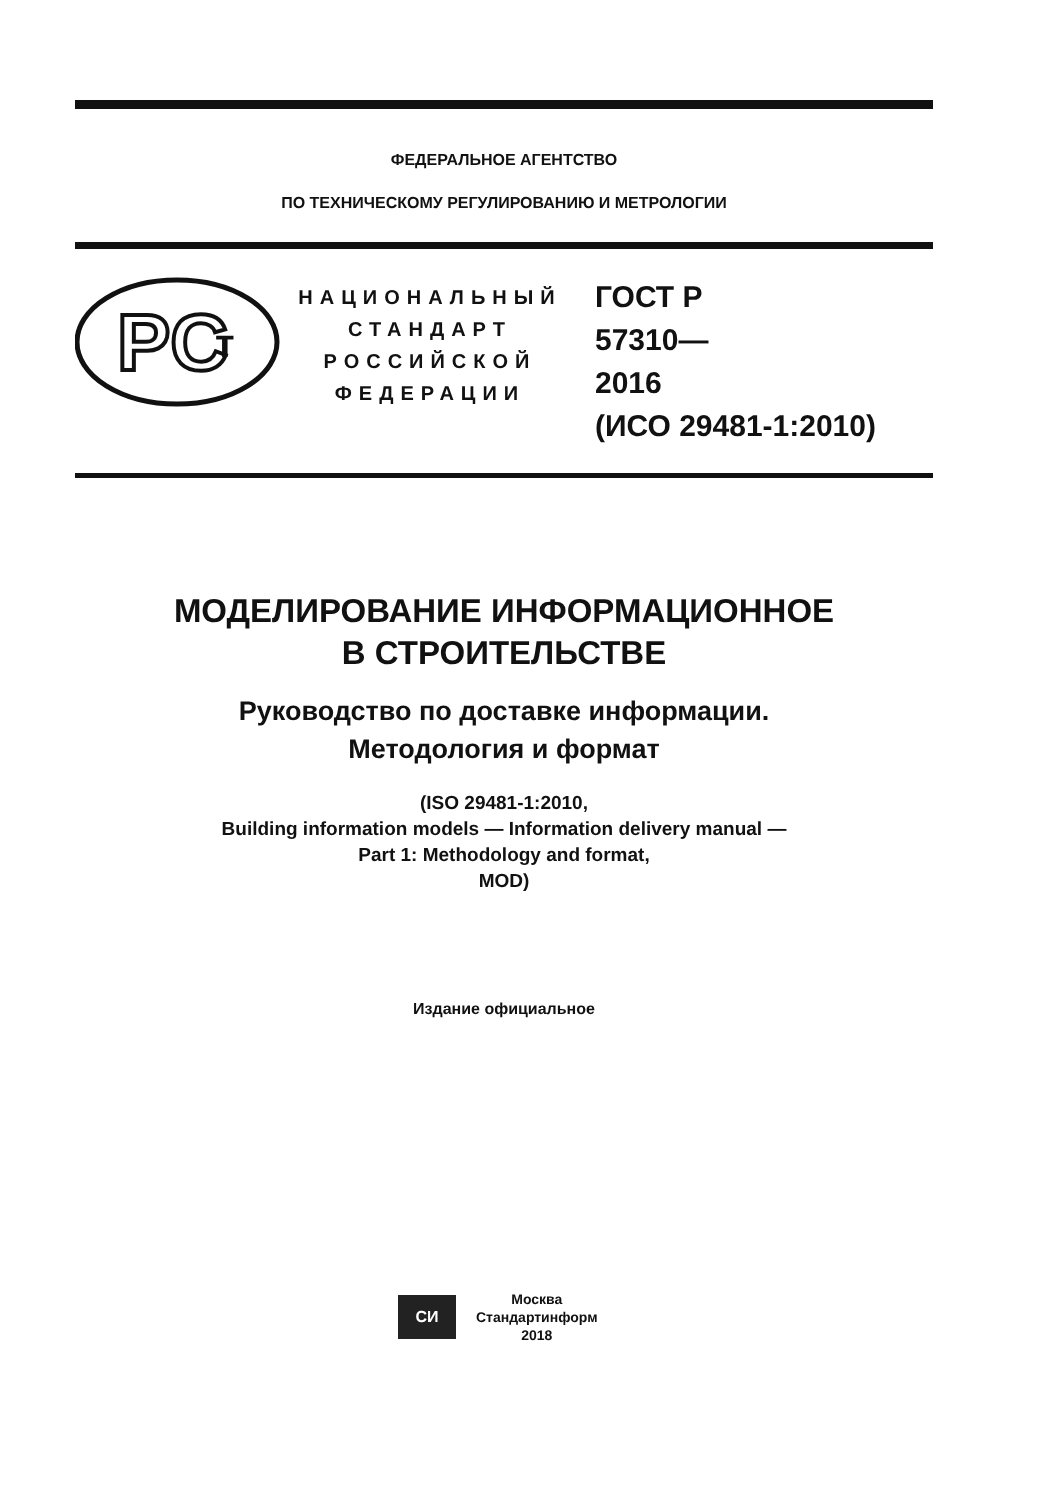ФЕДЕРАЛЬНОЕ АГЕНТСТВО
ПО ТЕХНИЧЕСКОМУ РЕГУЛИРОВАНИЮ И МЕТРОЛОГИИ
PC
т
НАЦИОНАЛЬНЫЙ
СТАНДАРТ
РОССИЙСКОЙ
ФЕДЕРАЦИИ
ГОСТ Р
57310—
2016
(ИСО 29481-1:2010)
МОДЕЛИРОВАНИЕ ИНФОРМАЦИОННОЕ
В СТРОИТЕЛЬСТВЕ
Руководство по доставке информации.
Методология и формат
(ISO 29481-1:2010,
Building information models — Information delivery manual —
Part 1: Methodology and format,
MOD)
Издание официальное
СИ
Москва
Стандартинформ
2018